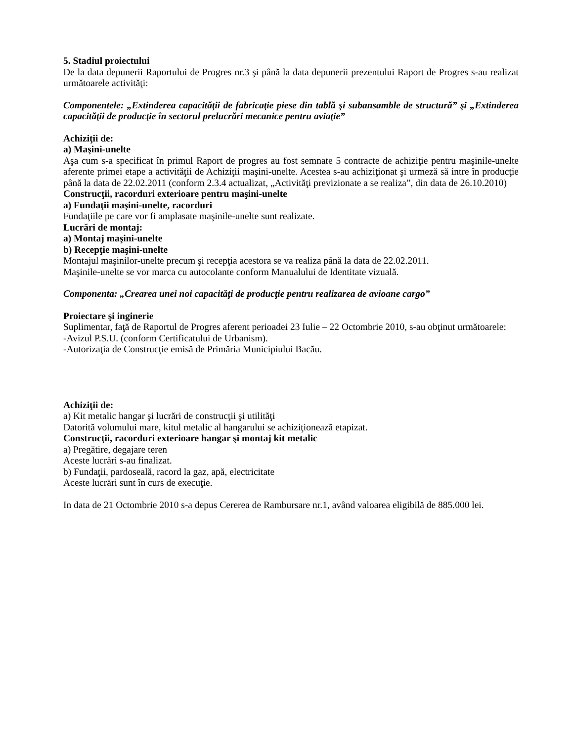5. Stadiul proiectului
De la data depunerii Raportului de Progres nr.3 şi până la data depunerii prezentului Raport de Progres s-au realizat următoarele activităţi:
Componentele: „Extinderea capacităţii de fabricaţie piese din tablă şi subansamble de structură” şi „Extinderea capacităţii de producţie în sectorul prelucrări mecanice pentru aviaţie”
Achiziţii de:
a) Maşini-unelte
Aşa cum s-a specificat în primul Raport de progres au fost semnate 5 contracte de achiziţie pentru maşinile-unelte aferente primei etape a activităţii de Achiziţii maşini-unelte. Acestea s-au achiziţionat şi urmeză să intre în producţie până la data de 22.02.2011 (conform 2.3.4 actualizat, „Activităţi previzionate a se realiza”, din data de 26.10.2010)
Construcţii, racorduri exterioare pentru maşini-unelte
a) Fundaţii maşini-unelte, racorduri
Fundaţiile pe care vor fi amplasate maşinile-unelte sunt realizate.
Lucrări de montaj:
a) Montaj maşini-unelte
b) Recepţie maşini-unelte
Montajul maşinilor-unelte precum şi recepţia acestora se va realiza până la data de 22.02.2011.
Maşinile-unelte se vor marca cu autocolante conform Manualului de Identitate vizuală.
Componenta: „Crearea unei noi capacităţi de producţie pentru realizarea de avioane cargo”
Proiectare şi inginerie
Suplimentar, faţă de Raportul de Progres aferent perioadei 23 Iulie – 22 Octombrie 2010, s-au obţinut următoarele:
-Avizul P.S.U. (conform Certificatului de Urbanism).
-Autorizaţia de Construcţie emisă de Primăria Municipiului Bacău.
Achiziţii de:
a) Kit metalic hangar şi lucrări de construcţii şi utilităţi
Datorită volumului mare, kitul metalic al hangarului se achiziţionează etapizat.
Construcţii, racorduri exterioare hangar şi montaj kit metalic
a) Pregătire, degajare teren
Aceste lucrări s-au finalizat.
b) Fundaţii, pardoseală, racord la gaz, apă, electricitate
Aceste lucrări sunt în curs de execuţie.
In data de 21 Octombrie 2010 s-a depus Cererea de Rambursare nr.1, având valoarea eligibilă de 885.000 lei.